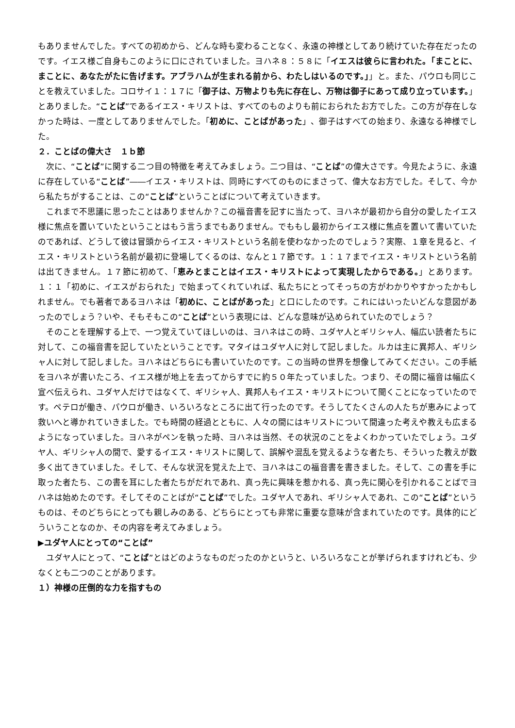もありませんでした。すべての初めから、どんな時も変わることなく、永遠の神様としてあり続けていた存在だったのです。イエス様ご自身もこのように口にされていました。ヨハネ８：５８に「イエスは彼らに言われた。「まことに、まことに、あなたがたに告げます。アブラハムが生まれる前から、わたしはいるのです。」」と。また、パウロも同じことを教えていました。コロサイ１：１７に「御子は、万物よりも先に存在し、万物は御子にあって成り立っています。」とありました。“ことば”であるイエス・キリストは、すべてのものよりも前におられたお方でした。この方が存在しなかった時は、一度としてありませんでした。「初めに、ことばがあった」、御子はすべての始まり、永遠なる神様でした。
２．ことばの偉大さ　１ｂ節
次に、“ことば”に関する二つ目の特徴を考えてみましょう。二つ目は、“ことば”の偉大さです。今見たように、永遠に存在している“ことば”――イエス・キリストは、同時にすべてのものにまさって、偉大なお方でした。そして、今から私たちがすることは、この“ことば”ということばについて考えていきます。
これまで不思議に思ったことはありませんか？この福音書を記すに当たって、ヨハネが最初から自分の愛したイエス様に焦点を置いていたということはもう言うまでもありません。でももし最初からイエス様に焦点を置いて書いていたのであれば、どうして彼は冒頭からイエス・キリストという名前を使わなかったのでしょう？実際、１章を見ると、イエス・キリストという名前が最初に登場してくるのは、なんと１７節です。１：１７までイエス・キリストという名前は出てきません。１７節に初めて、「恵みとまことはイエス・キリストによって実現したからである。」とあります。１：１「初めに、イエスがおられた」で始まってくれていれば、私たちにとってそっちの方がわかりやすかったかもしれません。でも著者であるヨハネは「初めに、ことばがあった」と口にしたのです。これにはいったいどんな意図があったのでしょう？いや、そもそもこの“ことば”という表現には、どんな意味が込められていたのでしょう？
そのことを理解する上で、一つ覚えていてほしいのは、ヨハネはこの時、ユダヤ人とギリシャ人、幅広い読者たちに対して、この福音書を記していたということです。マタイはユダヤ人に対して記しました。ルカは主に異邦人、ギリシャ人に対して記しました。ヨハネはどちらにも書いていたのです。この当時の世界を想像してみてください。この手紙をヨハネが書いたころ、イエス様が地上を去ってからすでに約５０年たっていました。つまり、その間に福音は幅広く宣べ伝えられ、ユダヤ人だけではなくて、ギリシャ人、異邦人もイエス・キリストについて聞くことになっていたのです。ペテロが働き、パウロが働き、いろいろなところに出て行ったのです。そうしてたくさんの人たちが恵みによって救いへと導かれていきました。でも時間の経過とともに、人々の間にはキリストについて間違った考えや教えも広まるようになっていました。ヨハネがペンを執った時、ヨハネは当然、その状況のことをよくわかっていたでしょう。ユダヤ人、ギリシャ人の間で、愛するイエス・キリストに関して、誤解や混乱を覚えるような者たち、そういった教えが数多く出てきていました。そして、そんな状況を覚えた上で、ヨハネはこの福音書を書きました。そして、この書を手に取った者たち、この書を耳にした者たちがだれであれ、真っ先に興味を惹かれる、真っ先に関心を引かれることばでヨハネは始めたのです。そしてそのことばが“ことば”でした。ユダヤ人であれ、ギリシャ人であれ、この“ことば”というものは、そのどちらにとっても親しみのある、どちらにとっても非常に重要な意味が含まれていたのです。具体的にどういうことなのか、その内容を考えてみましょう。
▶ユダヤ人にとっての“ことば”
ユダヤ人にとって、“ことば”とはどのようなものだったのかというと、いろいろなことが挙げられますけれども、少なくとも二つのことがあります。
１）神様の圧倒的な力を指すもの